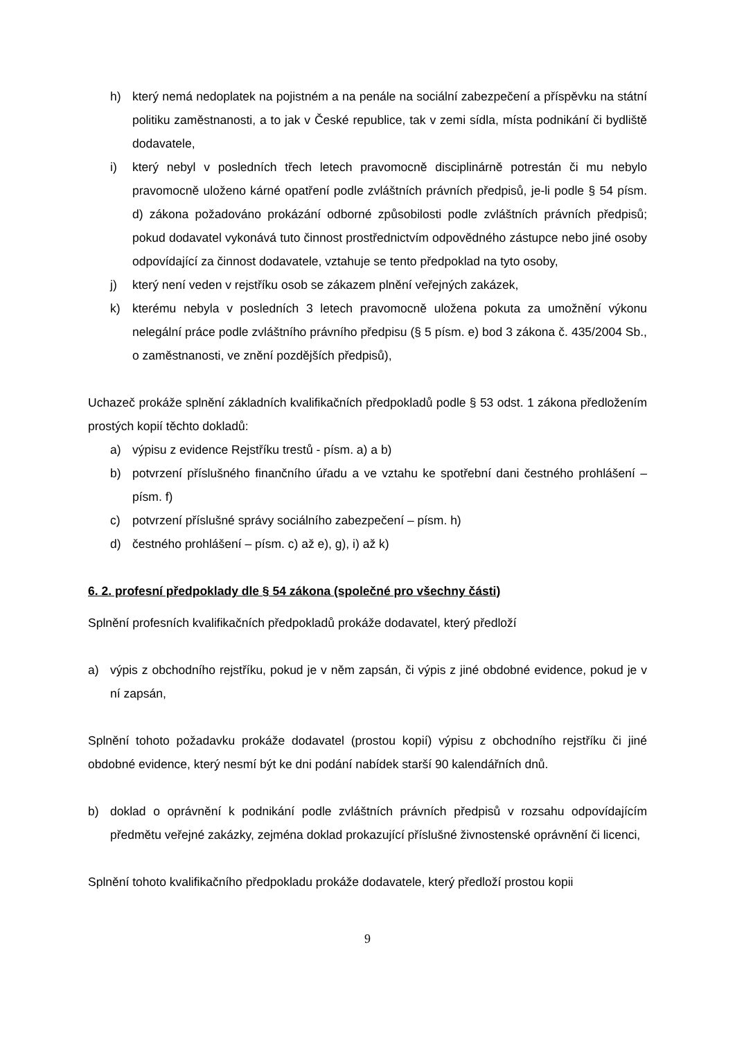h) který nemá nedoplatek na pojistném a na penále na sociální zabezpečení a příspěvku na státní politiku zaměstnanosti, a to jak v České republice, tak v zemi sídla, místa podnikání či bydliště dodavatele,
i) který nebyl v posledních třech letech pravomocně disciplinárně potrestán či mu nebylo pravomocně uloženo kárné opatření podle zvláštních právních předpisů, je-li podle § 54 písm. d) zákona požadováno prokázání odborné způsobilosti podle zvláštních právních předpisů; pokud dodavatel vykonává tuto činnost prostřednictvím odpovědného zástupce nebo jiné osoby odpovídající za činnost dodavatele, vztahuje se tento předpoklad na tyto osoby,
j) který není veden v rejstříku osob se zákazem plnění veřejných zakázek,
k) kterému nebyla v posledních 3 letech pravomocně uložena pokuta za umožnění výkonu nelegální práce podle zvláštního právního předpisu (§ 5 písm. e) bod 3 zákona č. 435/2004 Sb., o zaměstnanosti, ve znění pozdějších předpisů),
Uchazeč prokáže splnění základních kvalifikačních předpokladů podle § 53 odst. 1 zákona předložením prostých kopií těchto dokladů:
a) výpisu z evidence Rejstříku trestů - písm. a) a b)
b) potvrzení příslušného finančního úřadu a ve vztahu ke spotřební dani čestného prohlášení – písm. f)
c) potvrzení příslušné správy sociálního zabezpečení – písm. h)
d) čestného prohlášení – písm. c) až e), g), i) až k)
6. 2. profesní předpoklady dle § 54 zákona (společné pro všechny části)
Splnění profesních kvalifikačních předpokladů prokáže dodavatel, který předloží
a) výpis z obchodního rejstříku, pokud je v něm zapsán, či výpis z jiné obdobné evidence, pokud je v ní zapsán,
Splnění tohoto požadavku prokáže dodavatel (prostou kopií) výpisu z obchodního rejstříku či jiné obdobné evidence, který nesmí být ke dni podání nabídek starší 90 kalendářních dnů.
b) doklad o oprávnění k podnikání podle zvláštních právních předpisů v rozsahu odpovídajícím předmětu veřejné zakázky, zejména doklad prokazující příslušné živnostenské oprávnění či licenci,
Splnění tohoto kvalifikačního předpokladu prokáže dodavatele, který předloží prostou kopii
9